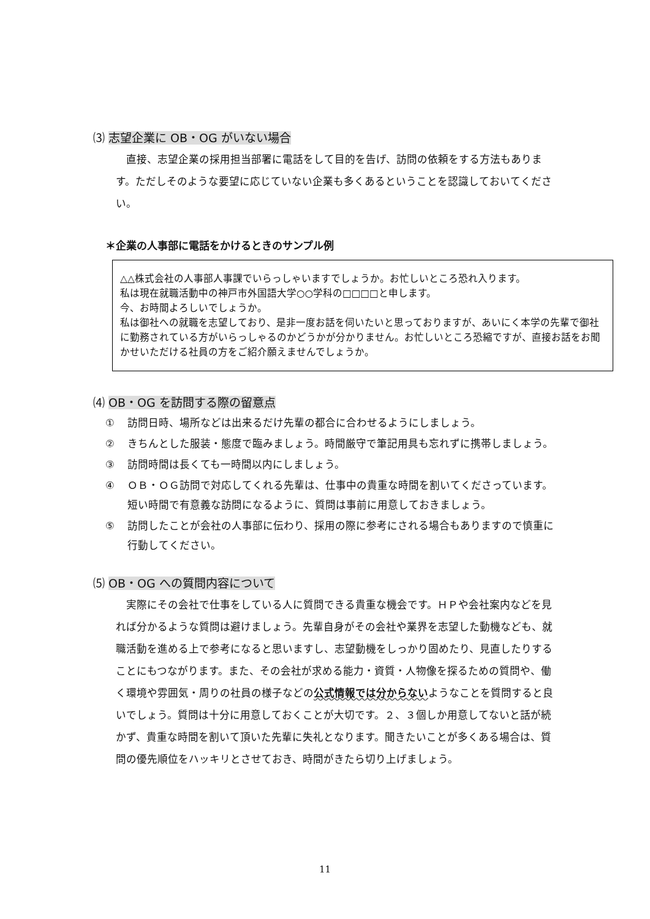⑶ 志望企業に OB・OG がいない場合
直接、志望企業の採用担当部署に電話をして目的を告げ、訪問の依頼をする方法もあります。ただしそのような要望に応じていない企業も多くあるということを認識しておいてください。
＊企業の人事部に電話をかけるときのサンプル例
△△株式会社の人事部人事課でいらっしゃいますでしょうか。お忙しいところ恐れ入ります。
私は現在就職活動中の神戸市外国語大学○○学科の□□□□と申します。
今、お時間よろしいでしょうか。
私は御社への就職を志望しており、是非一度お話を伺いたいと思っておりますが、あいにく本学の先輩で御社に勤務されている方がいらっしゃるのかどうかが分かりません。お忙しいところ恐縮ですが、直接お話をお聞かせいただける社員の方をご紹介願えませんでしょうか。
⑷ OB・OG を訪問する際の留意点
① 訪問日時、場所などは出来るだけ先輩の都合に合わせるようにしましょう。
② きちんとした服装・態度で臨みましょう。時間厳守で筆記用具も忘れずに携帯しましょう。
③ 訪問時間は長くても一時間以内にしましょう。
④ ＯＢ・ＯＧ訪問で対応してくれる先輩は、仕事中の貴重な時間を割いてくださっています。短い時間で有意義な訪問になるように、質問は事前に用意しておきましょう。
⑤ 訪問したことが会社の人事部に伝わり、採用の際に参考にされる場合もありますので慎重に行動してください。
⑸ OB・OG への質問内容について
実際にその会社で仕事をしている人に質問できる貴重な機会です。ＨＰや会社案内などを見れば分かるような質問は避けましょう。先輩自身がその会社や業界を志望した動機なども、就職活動を進める上で参考になると思いますし、志望動機をしっかり固めたり、見直したりすることにもつながります。また、その会社が求める能力・資質・人物像を探るための質問や、働く環境や雰囲気・周りの社員の様子などの公式情報では分からないようなことを質問すると良いでしょう。質問は十分に用意しておくことが大切です。２、３個しか用意してないと話が続かず、貴重な時間を割いて頂いた先輩に失礼となります。聞きたいことが多くある場合は、質問の優先順位をハッキリとさせておき、時間がきたら切り上げましょう。
11